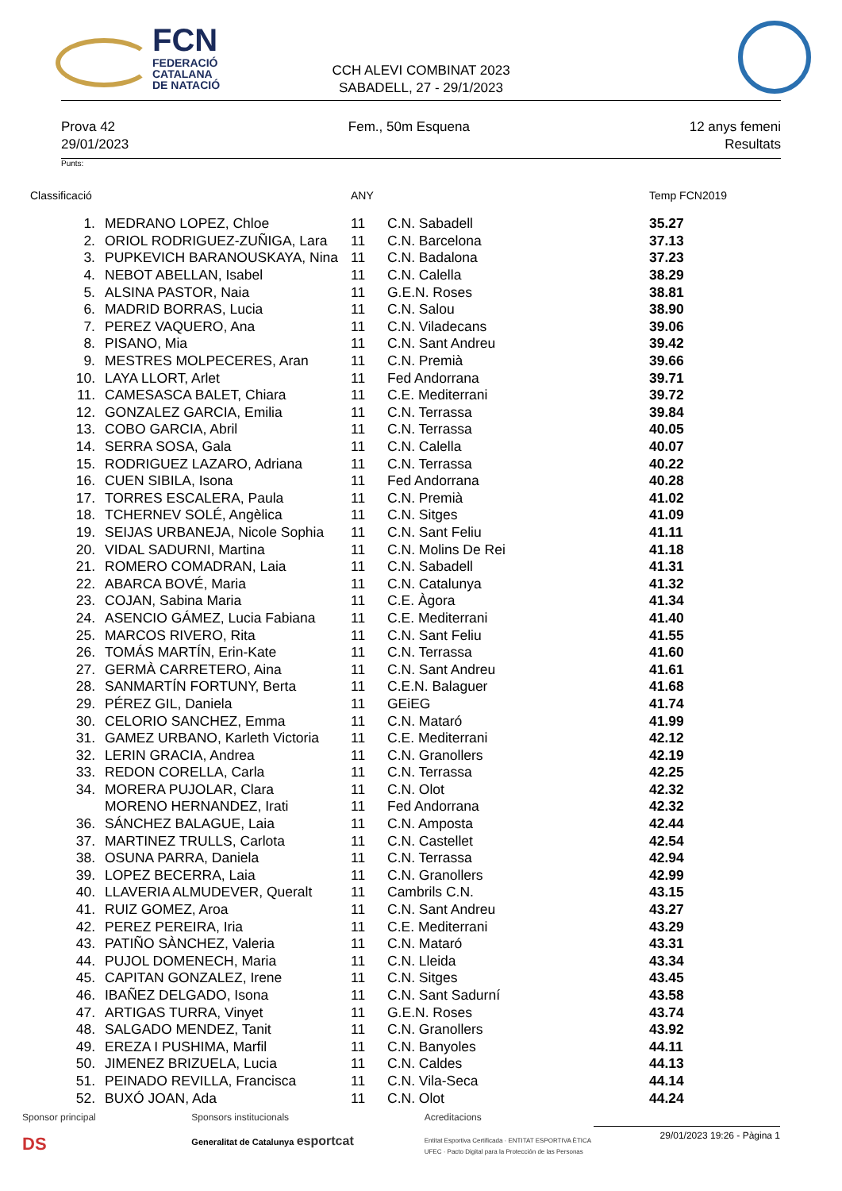FCN
FEDERACIÓ
CATALANA
DE NATACIÓ
CCH ALEVI COMBINAT 2023
SABADELL, 27 - 29/1/2023
Prova 42
29/01/2023
Fem., 50m Esquena 12 anys femeni
Resultats
Punts:
| Classificació | | ANY | | Temp FCN2019 |
| --- | --- | --- | --- | --- |
| 1. | MEDRANO LOPEZ, Chloe | 11 | C.N. Sabadell | 35.27 |
| 2. | ORIOL RODRIGUEZ-ZUÑIGA, Lara | 11 | C.N. Barcelona | 37.13 |
| 3. | PUPKEVICH BARANOUSKAYA, Nina | 11 | C.N. Badalona | 37.23 |
| 4. | NEBOT ABELLAN, Isabel | 11 | C.N. Calella | 38.29 |
| 5. | ALSINA PASTOR, Naia | 11 | G.E.N. Roses | 38.81 |
| 6. | MADRID BORRAS, Lucia | 11 | C.N. Salou | 38.90 |
| 7. | PEREZ VAQUERO, Ana | 11 | C.N. Viladecans | 39.06 |
| 8. | PISANO, Mia | 11 | C.N. Sant Andreu | 39.42 |
| 9. | MESTRES MOLPECERES, Aran | 11 | C.N. Premià | 39.66 |
| 10. | LAYA LLORT, Arlet | 11 | Fed Andorrana | 39.71 |
| 11. | CAMESASCA BALET, Chiara | 11 | C.E. Mediterrani | 39.72 |
| 12. | GONZALEZ GARCIA, Emilia | 11 | C.N. Terrassa | 39.84 |
| 13. | COBO GARCIA, Abril | 11 | C.N. Terrassa | 40.05 |
| 14. | SERRA SOSA, Gala | 11 | C.N. Calella | 40.07 |
| 15. | RODRIGUEZ LAZARO, Adriana | 11 | C.N. Terrassa | 40.22 |
| 16. | CUEN SIBILA, Isona | 11 | Fed Andorrana | 40.28 |
| 17. | TORRES ESCALERA, Paula | 11 | C.N. Premià | 41.02 |
| 18. | TCHERNEV SOLÉ, Angèlica | 11 | C.N. Sitges | 41.09 |
| 19. | SEIJAS URBANEJA, Nicole Sophia | 11 | C.N. Sant Feliu | 41.11 |
| 20. | VIDAL SADURNI, Martina | 11 | C.N. Molins De Rei | 41.18 |
| 21. | ROMERO COMADRAN, Laia | 11 | C.N. Sabadell | 41.31 |
| 22. | ABARCA BOVÉ, Maria | 11 | C.N. Catalunya | 41.32 |
| 23. | COJAN, Sabina Maria | 11 | C.E. Àgora | 41.34 |
| 24. | ASENCIO GÁMEZ, Lucia Fabiana | 11 | C.E. Mediterrani | 41.40 |
| 25. | MARCOS RIVERO, Rita | 11 | C.N. Sant Feliu | 41.55 |
| 26. | TOMÁS MARTÍN, Erin-Kate | 11 | C.N. Terrassa | 41.60 |
| 27. | GERMÀ CARRETERO, Aina | 11 | C.N. Sant Andreu | 41.61 |
| 28. | SANMARTÍN FORTUNY, Berta | 11 | C.E.N. Balaguer | 41.68 |
| 29. | PÉREZ GIL, Daniela | 11 | GEiEG | 41.74 |
| 30. | CELORIO SANCHEZ, Emma | 11 | C.N. Mataró | 41.99 |
| 31. | GAMEZ URBANO, Karleth Victoria | 11 | C.E. Mediterrani | 42.12 |
| 32. | LERIN GRACIA, Andrea | 11 | C.N. Granollers | 42.19 |
| 33. | REDON CORELLA, Carla | 11 | C.N. Terrassa | 42.25 |
| 34. | MORERA PUJOLAR, Clara | 11 | C.N. Olot | 42.32 |
| | MORENO HERNANDEZ, Irati | 11 | Fed Andorrana | 42.32 |
| 36. | SÁNCHEZ BALAGUE, Laia | 11 | C.N. Amposta | 42.44 |
| 37. | MARTINEZ TRULLS, Carlota | 11 | C.N. Castellet | 42.54 |
| 38. | OSUNA PARRA, Daniela | 11 | C.N. Terrassa | 42.94 |
| 39. | LOPEZ BECERRA, Laia | 11 | C.N. Granollers | 42.99 |
| 40. | LLAVERIA ALMUDEVER, Queralt | 11 | Cambrils C.N. | 43.15 |
| 41. | RUIZ GOMEZ, Aroa | 11 | C.N. Sant Andreu | 43.27 |
| 42. | PEREZ PEREIRA, Iria | 11 | C.E. Mediterrani | 43.29 |
| 43. | PATIÑO SÀNCHEZ, Valeria | 11 | C.N. Mataró | 43.31 |
| 44. | PUJOL DOMENECH, Maria | 11 | C.N. Lleida | 43.34 |
| 45. | CAPITAN GONZALEZ, Irene | 11 | C.N. Sitges | 43.45 |
| 46. | IBAÑEZ DELGADO, Isona | 11 | C.N. Sant Sadurní | 43.58 |
| 47. | ARTIGAS TURRA, Vinyet | 11 | G.E.N. Roses | 43.74 |
| 48. | SALGADO MENDEZ, Tanit | 11 | C.N. Granollers | 43.92 |
| 49. | EREZA I PUSHIMA, Marfil | 11 | C.N. Banyoles | 44.11 |
| 50. | JIMENEZ BRIZUELA, Lucia | 11 | C.N. Caldes | 44.13 |
| 51. | PEINADO REVILLA, Francisca | 11 | C.N. Vila-Seca | 44.14 |
| 52. | BUXÓ JOAN, Ada | 11 | C.N. Olot | 44.24 |
Sponsor principal
DS
Sponsors institucionals
Generalitat de Catalunya esportcat
Acreditacions
Entitat Esportiva Certificada · ENTITAT ESPORTIVA ÈTICA UFEC · Pacto Digital para la Protección de las Personas
29/01/2023 19:26 - Pàgina 1